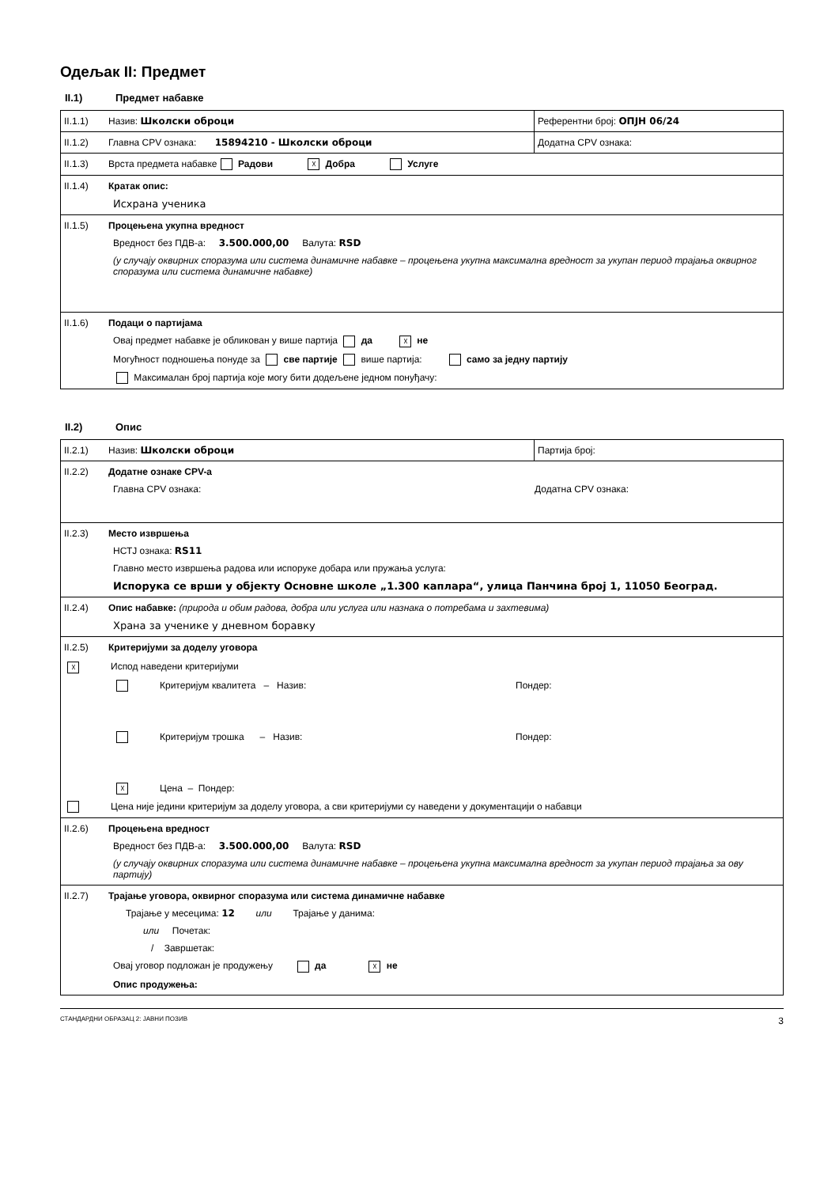Одељак II: Предмет
II.1) Предмет набавке
| II.1.1) Назив: Школски оброци | Референтни број: ОПЈН 06/24 |
| II.1.2) Главна CPV ознака: 15894210 - Школски оброци | Додатна CPV ознака: |
| II.1.3) Врста предмета набавке Радови ☓ Добра Услуге | |
| II.1.4) Кратак опис: Исхрана ученика | |
| II.1.5) Процењена укупна вредност Вредност без ПДВ-а: 3.500.000,00 Валута: RSD (у случају оквирних споразума или система динамичне набавке – процењена укупна максимална вредност за укупан период трајања оквирног споразума или система динамичне набавке) | |
| II.1.6) Подаци о партијама Овај предмет набавке је обликован у више партија да ☓ не Могућност подношења понуде за све партије више партија: само за једну партију Максималан број партија које могу бити додељене једном понуђачу: | |
II.2) Опис
| II.2.1) Назив: Школски оброци | Партија број: |
| II.2.2) Додатне ознаке CPV-а Главна CPV ознака: Додатна CPV ознака: | |
| II.2.3) Место извршења НСТЈ ознака: RS11 Главно место извршења радова или испоруке добара или пружања услуга: Испорука се врши у објекту Основне школе „1.300 каплара“, улица Панчина број 1, 11050 Београд. | |
| II.2.4) Опис набавке: (природа и обим радова, добра или услуга или назнака о потребама и захтевима) Храна за ученике у дневном боравку | |
| II.2.5) Критеријуми за доделу уговора ☓ Испод наведени критеријуми Критеријум квалитета – Назив: Пондер: Критеријум трошка – Назив: Пондер: ☓ Цена – Пондер: Цена није једини критеријум за доделу уговора, а сви критеријуми су наведени у документацији о набавци | |
| II.2.6) Процењена вредност Вредност без ПДВ-а: 3.500.000,00 Валута: RSD (у случају оквирних споразума или система динамичне набавке – процењена укупна максимална вредност за укупан период трајања за ову партију) | |
| II.2.7) Трајање уговора, оквирног споразума или система динамичне набавке Трајање у месецима: 12 или Трајање у данима: или Почетак: / Завршетак: Овај уговор подложан је продужењу да ☓ не Опис продужења: | |
СТАНДАРДНИ ОБРАЗАЦ 2: ЈАВНИ ПОЗИВ 3